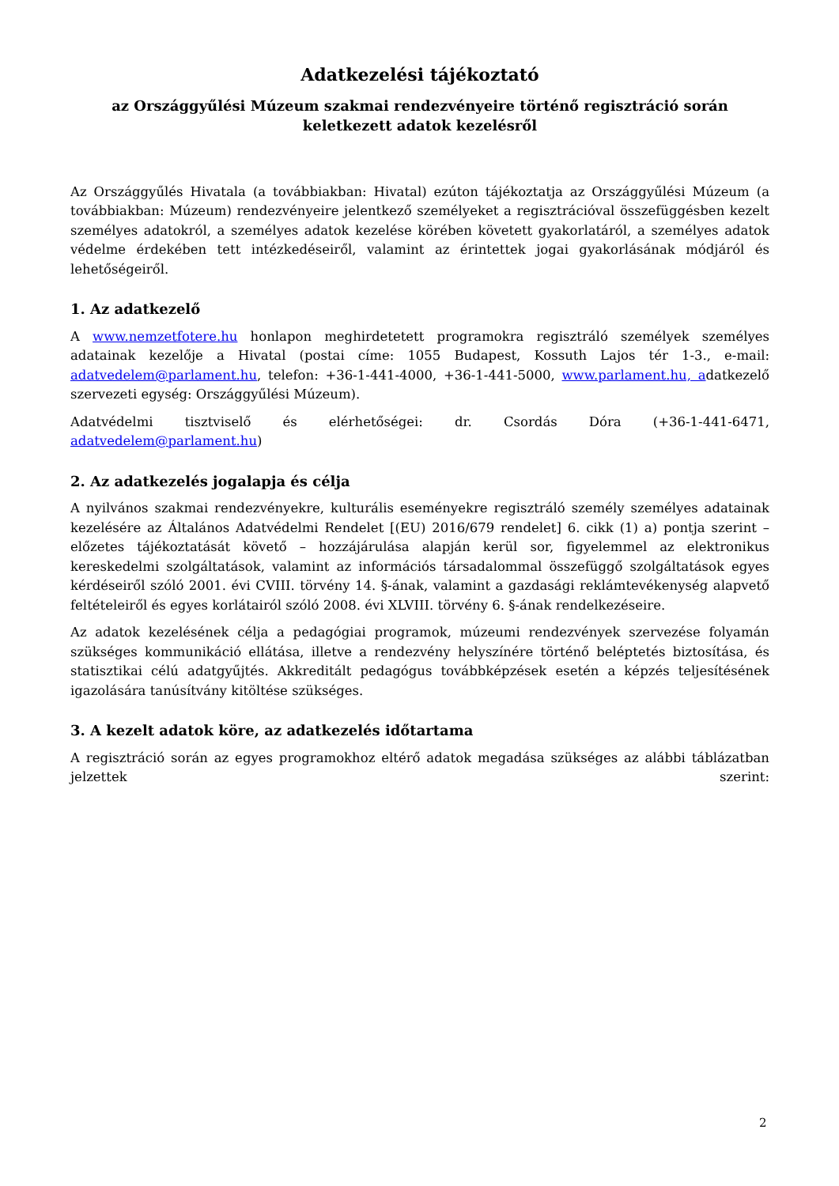Adatkezelési tájékoztató
az Országgyűlési Múzeum szakmai rendezvényeire történő regisztráció során keletkezett adatok kezelésről
Az Országgyűlés Hivatala (a továbbiakban: Hivatal) ezúton tájékoztatja az Országgyűlési Múzeum (a továbbiakban: Múzeum) rendezvényeire jelentkező személyeket a regisztrációval összefüggésben kezelt személyes adatokról, a személyes adatok kezelése körében követett gyakorlatáról, a személyes adatok védelme érdekében tett intézkedéseiről, valamint az érintettek jogai gyakorlásának módjáról és lehetőségeiről.
1. Az adatkezelő
A www.nemzetfotere.hu honlapon meghirdetetett programokra regisztráló személyek személyes adatainak kezelője a Hivatal (postai címe: 1055 Budapest, Kossuth Lajos tér 1-3., e-mail: adatvedelem@parlament.hu, telefon: +36-1-441-4000, +36-1-441-5000, www.parlament.hu, adatkezelő szervezeti egység: Országgyűlési Múzeum).
Adatvédelmi tisztviselő és elérhetőségei: dr. Csordás Dóra (+36-1-441-6471, adatvedelem@parlament.hu)
2. Az adatkezelés jogalapja és célja
A nyilvános szakmai rendezvényekre, kulturális eseményekre regisztráló személy személyes adatainak kezelésére az Általános Adatvédelmi Rendelet [(EU) 2016/679 rendelet] 6. cikk (1) a) pontja szerint – előzetes tájékoztatását követő – hozzájárulása alapján kerül sor, figyelemmel az elektronikus kereskedelmi szolgáltatások, valamint az információs társadalommal összefüggő szolgáltatások egyes kérdéseiről szóló 2001. évi CVIII. törvény 14. §-ának, valamint a gazdasági reklámtevékenység alapvető feltételeiről és egyes korlátairól szóló 2008. évi XLVIII. törvény 6. §-ának rendelkezéseire.
Az adatok kezelésének célja a pedagógiai programok, múzeumi rendezvények szervezése folyamán szükséges kommunikáció ellátása, illetve a rendezvény helyszínére történő beléptetés biztosítása, és statisztikai célú adatgyűjtés. Akkreditált pedagógus továbbképzések esetén a képzés teljesítésének igazolására tanúsítvány kitöltése szükséges.
3. A kezelt adatok köre, az adatkezelés időtartama
A regisztráció során az egyes programokhoz eltérő adatok megadása szükséges az alábbi táblázatban jelzettek szerint:
2